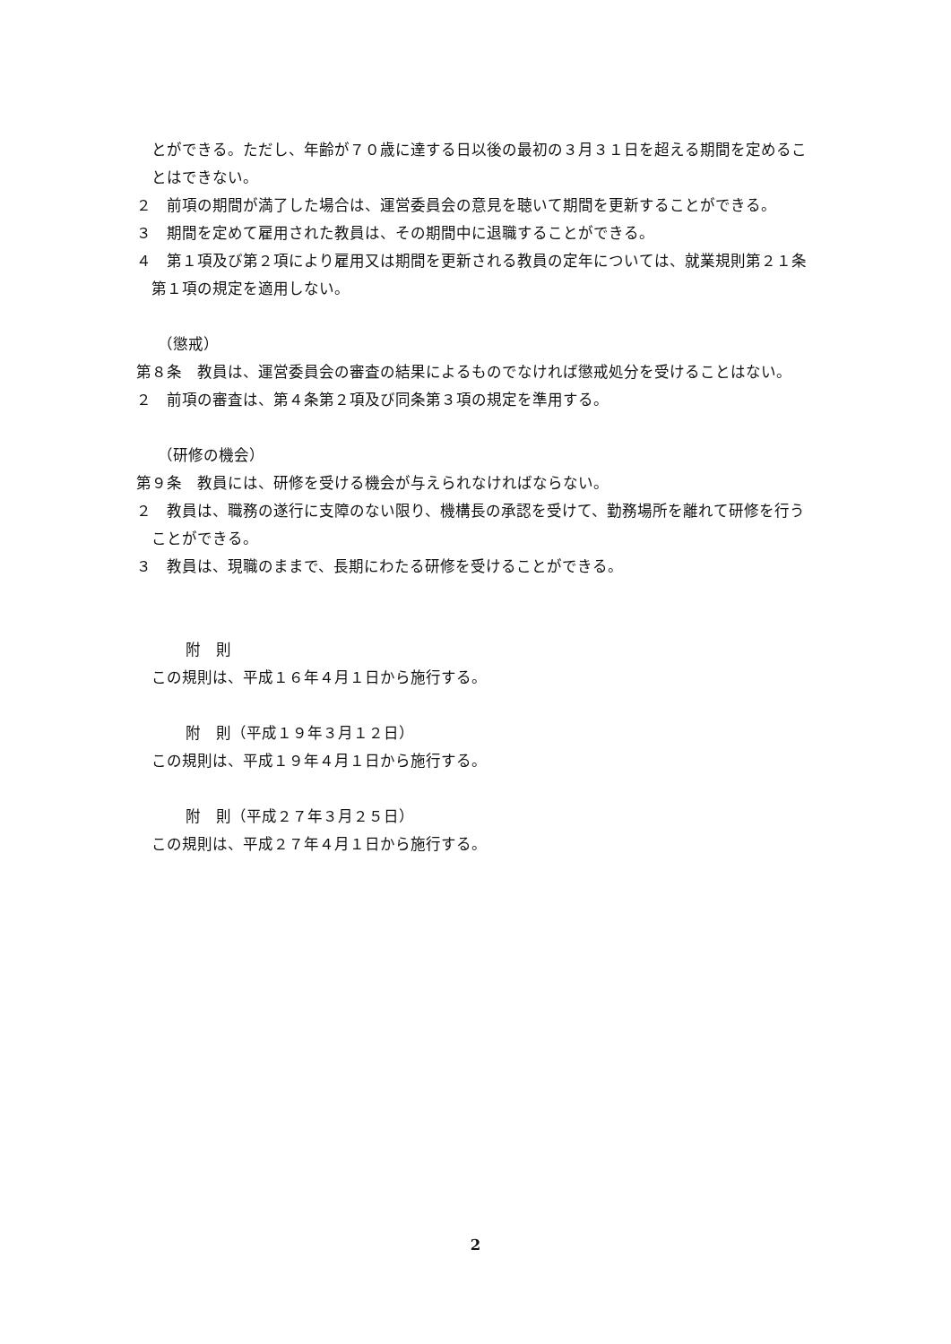とができる。ただし、年齢が７０歳に達する日以後の最初の３月３１日を超える期間を定めることはできない。
２　前項の期間が満了した場合は、運営委員会の意見を聴いて期間を更新することができる。
３　期間を定めて雇用された教員は、その期間中に退職することができる。
４　第１項及び第２項により雇用又は期間を更新される教員の定年については、就業規則第２１条第１項の規定を適用しない。
（懲戒）
第８条　教員は、運営委員会の審査の結果によるものでなければ懲戒処分を受けることはない。
２　前項の審査は、第４条第２項及び同条第３項の規定を準用する。
（研修の機会）
第９条　教員には、研修を受ける機会が与えられなければならない。
２　教員は、職務の遂行に支障のない限り、機構長の承認を受けて、勤務場所を離れて研修を行うことができる。
３　教員は、現職のままで、長期にわたる研修を受けることができる。
附　則
この規則は、平成１６年４月１日から施行する。
附　則（平成１９年３月１２日）
この規則は、平成１９年４月１日から施行する。
附　則（平成２７年３月２５日）
この規則は、平成２７年４月１日から施行する。
2